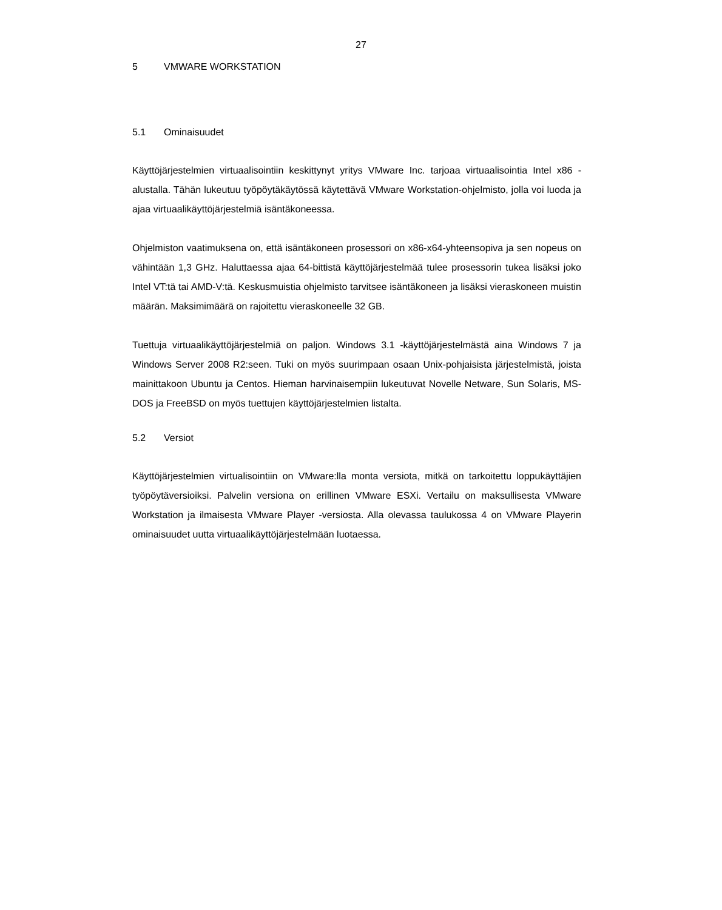27
5 VMWARE WORKSTATION
5.1 Ominaisuudet
Käyttöjärjestelmien virtuaalisointiin keskittynyt yritys VMware Inc. tarjoaa virtuaalisointia Intel x86 -alustalla. Tähän lukeutuu työpöytäkäytössä käytettävä VMware Workstation-ohjelmisto, jolla voi luoda ja ajaa virtuaalikäyttöjärjestelmiä isäntäkoneessa.
Ohjelmiston vaatimuksena on, että isäntäkoneen prosessori on x86-x64-yhteensopiva ja sen nopeus on vähintään 1,3 GHz. Haluttaessa ajaa 64-bittistä käyttöjärjestelmää tulee prosessorin tukea lisäksi joko Intel VT:tä tai AMD-V:tä. Keskusmuistia ohjelmisto tarvitsee isäntäkoneen ja lisäksi vieraskoneen muistin määrän. Maksimimäärä on rajoitettu vieraskoneelle 32 GB.
Tuettuja virtuaalikäyttöjärjestelmiä on paljon. Windows 3.1 -käyttöjärjestelmästä aina Windows 7 ja Windows Server 2008 R2:seen. Tuki on myös suurimpaan osaan Unix-pohjaisista järjestelmistä, joista mainittakoon Ubuntu ja Centos. Hieman harvinaisempiin lukeutuvat Novelle Netware, Sun Solaris, MS-DOS ja FreeBSD on myös tuettujen käyttöjärjestelmien listalta.
5.2 Versiot
Käyttöjärjestelmien virtualisointiin on VMware:lla monta versiota, mitkä on tarkoitettu loppukäyttäjien työpöytäversioiksi. Palvelin versiona on erillinen VMware ESXi. Vertailu on maksullisesta VMware Workstation ja ilmaisesta VMware Player -versiosta. Alla olevassa taulukossa 4 on VMware Playerin ominaisuudet uutta virtuaalikäyttöjärjestelmään luotaessa.